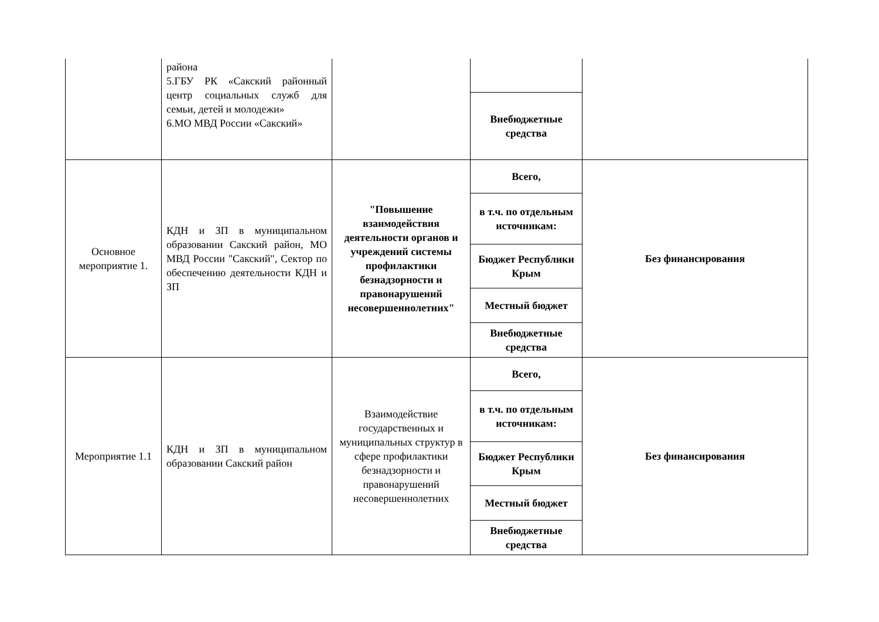| | района 5.ГБУ РК «Сакский районный центр социальных служб для семьи, детей и молодежи» 6.МО МВД России «Сакский» | | | |
| | | | Внебюджетные средства | |
| Основное мероприятие 1. | КДН и ЗП в муниципальном образовании Сакский район, МО МВД России "Сакский", Сектор по обеспечению деятельности КДН и ЗП | "Повышение взаимодействия деятельности органов и учреждений системы профилактики безнадзорности и правонарушений несовершеннолетних" | Всего, | Без финансирования |
| | | | в т.ч. по отдельным источникам: | |
| | | | Бюджет Республики Крым | |
| | | | Местный бюджет | |
| | | | Внебюджетные средства | |
| Мероприятие 1.1 | КДН и ЗП в муниципальном образовании Сакский район | Взаимодействие государственных и муниципальных структур в сфере профилактики безнадзорности и правонарушений несовершеннолетних | Всего, | Без финансирования |
| | | | в т.ч. по отдельным источникам: | |
| | | | Бюджет Республики Крым | |
| | | | Местный бюджет | |
| | | | Внебюджетные средства | |